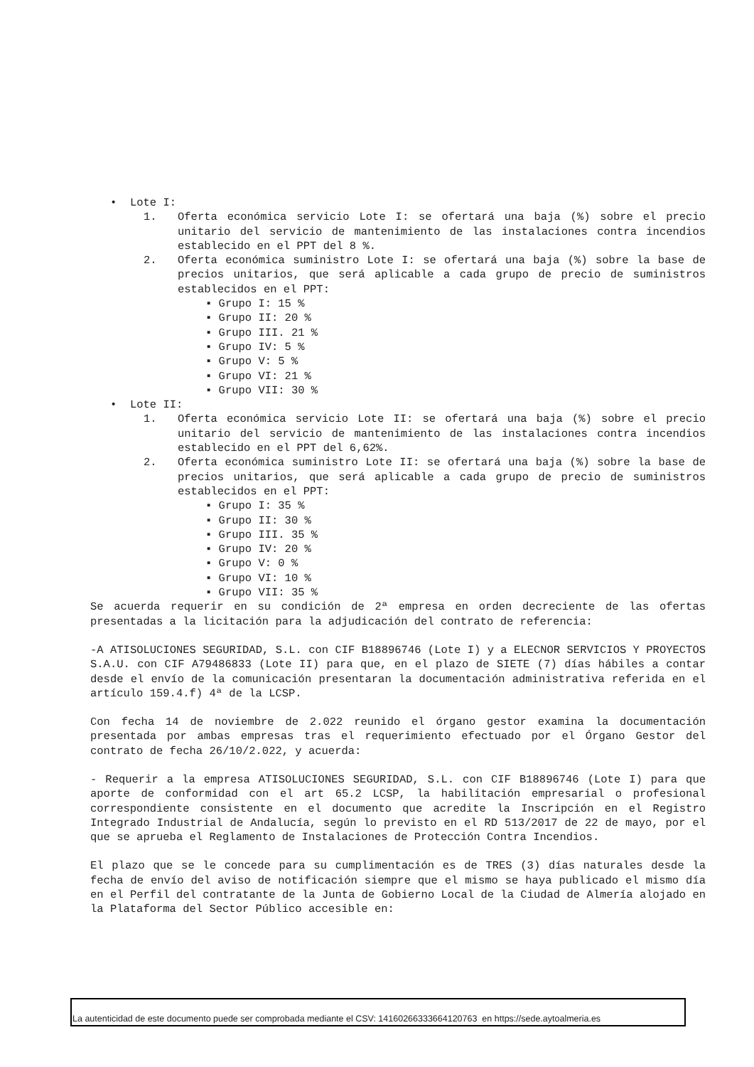• Lote I:
1. Oferta económica servicio Lote I: se ofertará una baja (%) sobre el precio unitario del servicio de mantenimiento de las instalaciones contra incendios establecido en el PPT del 8 %.
2. Oferta económica suministro Lote I: se ofertará una baja (%) sobre la base de precios unitarios, que será aplicable a cada grupo de precio de suministros establecidos en el PPT:
▪ Grupo I: 15 %
▪ Grupo II: 20 %
▪ Grupo III. 21 %
▪ Grupo IV: 5 %
▪ Grupo V: 5 %
▪ Grupo VI: 21 %
▪ Grupo VII: 30 %
• Lote II:
1. Oferta económica servicio Lote II: se ofertará una baja (%) sobre el precio unitario del servicio de mantenimiento de las instalaciones contra incendios establecido en el PPT del 6,62%.
2. Oferta económica suministro Lote II: se ofertará una baja (%) sobre la base de precios unitarios, que será aplicable a cada grupo de precio de suministros establecidos en el PPT:
▪ Grupo I: 35 %
▪ Grupo II: 30 %
▪ Grupo III. 35 %
▪ Grupo IV: 20 %
▪ Grupo V: 0 %
▪ Grupo VI: 10 %
▪ Grupo VII: 35 %
Se acuerda requerir en su condición de 2ª empresa en orden decreciente de las ofertas presentadas a la licitación para la adjudicación del contrato de referencia:
-A ATISOLUCIONES SEGURIDAD, S.L. con CIF B18896746 (Lote I) y a ELECNOR SERVICIOS Y PROYECTOS S.A.U. con CIF A79486833 (Lote II) para que, en el plazo de SIETE (7) días hábiles a contar desde el envío de la comunicación presentaran la documentación administrativa referida en el artículo 159.4.f) 4ª de la LCSP.
Con fecha 14 de noviembre de 2.022 reunido el órgano gestor examina la documentación presentada por ambas empresas tras el requerimiento efectuado por el Órgano Gestor del contrato de fecha 26/10/2.022, y acuerda:
- Requerir a la empresa ATISOLUCIONES SEGURIDAD, S.L. con CIF B18896746 (Lote I) para que aporte de conformidad con el art 65.2 LCSP, la habilitación empresarial o profesional correspondiente consistente en el documento que acredite la Inscripción en el Registro Integrado Industrial de Andalucía, según lo previsto en el RD 513/2017 de 22 de mayo, por el que se aprueba el Reglamento de Instalaciones de Protección Contra Incendios.
El plazo que se le concede para su cumplimentación es de TRES (3) días naturales desde la fecha de envío del aviso de notificación siempre que el mismo se haya publicado el mismo día en el Perfil del contratante de la Junta de Gobierno Local de la Ciudad de Almería alojado en la Plataforma del Sector Público accesible en:
La autenticidad de este documento puede ser comprobada mediante el CSV: 14160266333664120763 en https://sede.aytoalmeria.es